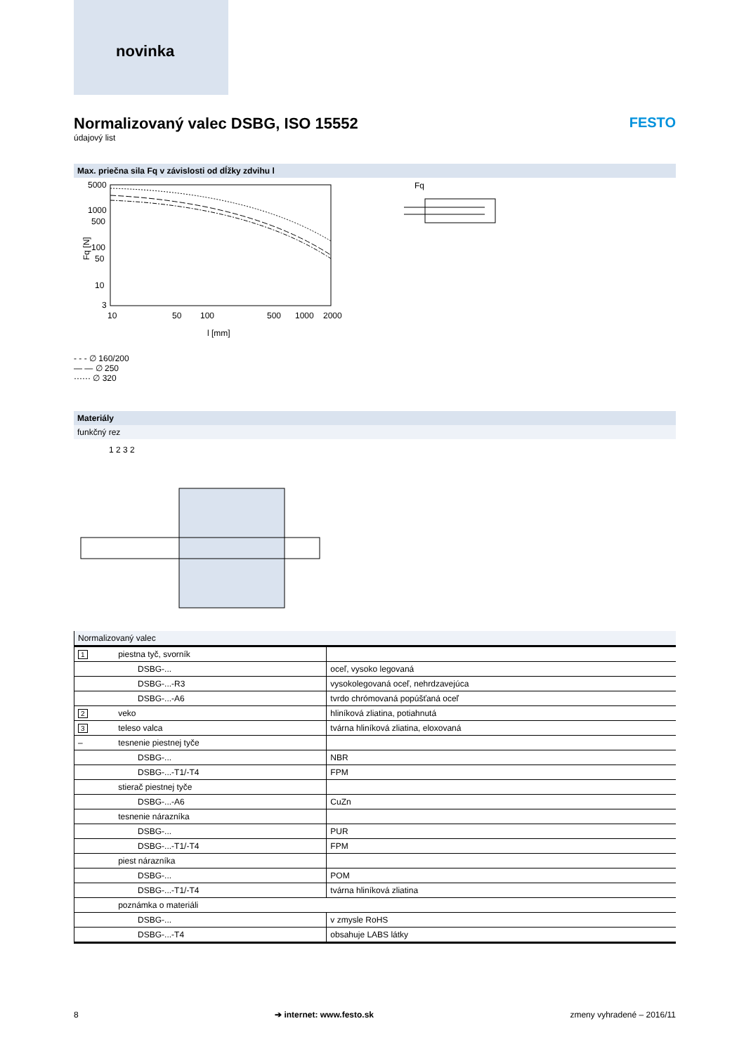novinka
Normalizovaný valec DSBG, ISO 15552
údajový list
FESTO
Max. priečna sila Fq v závislosti od dĺžky zdvihu l
5000
1000
500
100
50
10
3
10
50
100
500
1000
2000
l [mm]
Fq [N]
Fq
- - - ∅ 160/200
— — ∅ 250
······ ∅ 320
Materiály
funkčný rez
1 2 3 2
Normalizovaný valec
| 1 | piestna tyč, svorník | | |
| | | DSBG-... | oceľ, vysoko legovaná |
| | | DSBG-...-R3 | vysokolegovaná oceľ, nehrdzavejúca |
| | | DSBG-...-A6 | tvrdo chrómovaná popúšťaná oceľ |
| 2 | veko | | hliníková zliatina, potiahnutá |
| 3 | teleso valca | | tvárna hliníková zliatina, eloxovaná |
| – | tesnenie piestnej tyče | | |
| | | DSBG-... | NBR |
| | | DSBG-...-T1/-T4 | FPM |
| | stierač piestnej tyče | | |
| | | DSBG-...-A6 | CuZn |
| | tesnenie nárazníka | | |
| | | DSBG-... | PUR |
| | | DSBG-...-T1/-T4 | FPM |
| | piest nárazníka | | |
| | | DSBG-... | POM |
| | | DSBG-...-T1/-T4 | tvárna hliníková zliatina |
| | poznámka o materiáli | | |
| | | DSBG-... | v zmysle RoHS |
| | | DSBG-...-T4 | obsahuje LABS látky |
8 ➔ internet: www.festo.sk zmeny vyhradené – 2016/11